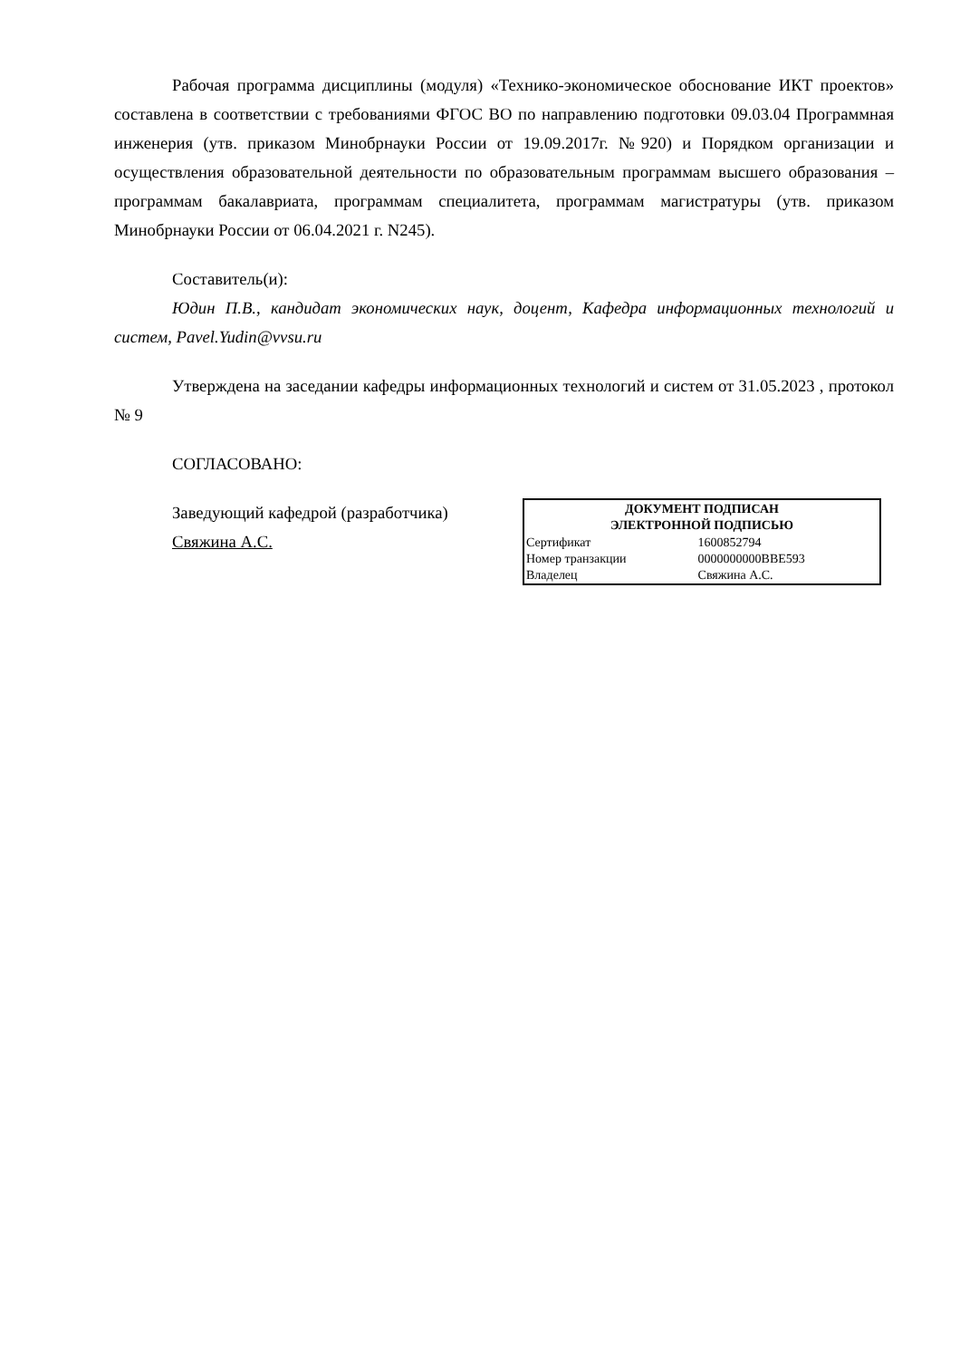Рабочая программа дисциплины (модуля) «Технико-экономическое обоснование ИКТ проектов» составлена в соответствии с требованиями ФГОС ВО по направлению подготовки 09.03.04 Программная инженерия (утв. приказом Минобрнауки России от 19.09.2017г. №920) и Порядком организации и осуществления образовательной деятельности по образовательным программам высшего образования – программам бакалавриата, программам специалитета, программам магистратуры (утв. приказом Минобрнауки России от 06.04.2021 г. N245).
Составитель(и):
Юдин П.В., кандидат экономических наук, доцент, Кафедра информационных технологий и систем, Pavel.Yudin@vvsu.ru
Утверждена на заседании кафедры информационных технологий и систем от 31.05.2023 , протокол № 9
СОГЛАСОВАНО:
Заведующий кафедрой (разработчика)
Свяжина А.С.
| ДОКУМЕНТ ПОДПИСАН ЭЛЕКТРОННОЙ ПОДПИСЬЮ | |
| --- | --- |
| Сертификат | 1600852794 |
| Номер транзакции | 0000000000BBE593 |
| Владелец | Свяжина А.С. |